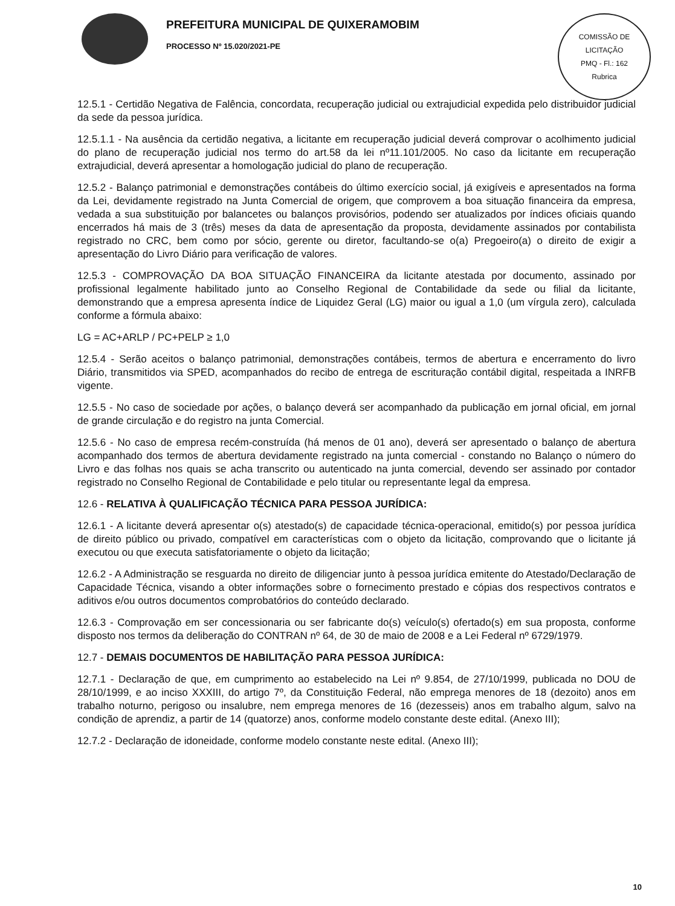PREFEITURA MUNICIPAL DE QUIXERAMOBIM
PROCESSO Nº 15.020/2021-PE
COMISSÃO DE LICITAÇÃO
PMQ - Fl.: 162
Rubrica
12.5.1 - Certidão Negativa de Falência, concordata, recuperação judicial ou extrajudicial expedida pelo distribuidor judicial da sede da pessoa jurídica.
12.5.1.1 - Na ausência da certidão negativa, a licitante em recuperação judicial deverá comprovar o acolhimento judicial do plano de recuperação judicial nos termo do art.58 da lei nº11.101/2005. No caso da licitante em recuperação extrajudicial, deverá apresentar a homologação judicial do plano de recuperação.
12.5.2 - Balanço patrimonial e demonstrações contábeis do último exercício social, já exigíveis e apresentados na forma da Lei, devidamente registrado na Junta Comercial de origem, que comprovem a boa situação financeira da empresa, vedada a sua substituição por balancetes ou balanços provisórios, podendo ser atualizados por índices oficiais quando encerrados há mais de 3 (três) meses da data de apresentação da proposta, devidamente assinados por contabilista registrado no CRC, bem como por sócio, gerente ou diretor, facultando-se o(a) Pregoeiro(a) o direito de exigir a apresentação do Livro Diário para verificação de valores.
12.5.3 - COMPROVAÇÃO DA BOA SITUAÇÃO FINANCEIRA da licitante atestada por documento, assinado por profissional legalmente habilitado junto ao Conselho Regional de Contabilidade da sede ou filial da licitante, demonstrando que a empresa apresenta índice de Liquidez Geral (LG) maior ou igual a 1,0 (um vírgula zero), calculada conforme a fórmula abaixo:
LG = AC+ARLP / PC+PELP ≥ 1,0
12.5.4 - Serão aceitos o balanço patrimonial, demonstrações contábeis, termos de abertura e encerramento do livro Diário, transmitidos via SPED, acompanhados do recibo de entrega de escrituração contábil digital, respeitada a INRFB vigente.
12.5.5 - No caso de sociedade por ações, o balanço deverá ser acompanhado da publicação em jornal oficial, em jornal de grande circulação e do registro na junta Comercial.
12.5.6 - No caso de empresa recém-construída (há menos de 01 ano), deverá ser apresentado o balanço de abertura acompanhado dos termos de abertura devidamente registrado na junta comercial - constando no Balanço o número do Livro e das folhas nos quais se acha transcrito ou autenticado na junta comercial, devendo ser assinado por contador registrado no Conselho Regional de Contabilidade e pelo titular ou representante legal da empresa.
12.6 - RELATIVA À QUALIFICAÇÃO TÉCNICA PARA PESSOA JURÍDICA:
12.6.1 - A licitante deverá apresentar o(s) atestado(s) de capacidade técnica-operacional, emitido(s) por pessoa jurídica de direito público ou privado, compatível em características com o objeto da licitação, comprovando que o licitante já executou ou que executa satisfatoriamente o objeto da licitação;
12.6.2 - A Administração se resguarda no direito de diligenciar junto à pessoa jurídica emitente do Atestado/Declaração de Capacidade Técnica, visando a obter informações sobre o fornecimento prestado e cópias dos respectivos contratos e aditivos e/ou outros documentos comprobatórios do conteúdo declarado.
12.6.3 - Comprovação em ser concessionaria ou ser fabricante do(s) veículo(s) ofertado(s) em sua proposta, conforme disposto nos termos da deliberação do CONTRAN nº 64, de 30 de maio de 2008 e a Lei Federal nº 6729/1979.
12.7 - DEMAIS DOCUMENTOS DE HABILITAÇÃO PARA PESSOA JURÍDICA:
12.7.1 - Declaração de que, em cumprimento ao estabelecido na Lei nº 9.854, de 27/10/1999, publicada no DOU de 28/10/1999, e ao inciso XXXIII, do artigo 7º, da Constituição Federal, não emprega menores de 18 (dezoito) anos em trabalho noturno, perigoso ou insalubre, nem emprega menores de 16 (dezesseis) anos em trabalho algum, salvo na condição de aprendiz, a partir de 14 (quatorze) anos, conforme modelo constante deste edital. (Anexo III);
12.7.2 - Declaração de idoneidade, conforme modelo constante neste edital. (Anexo III);
10